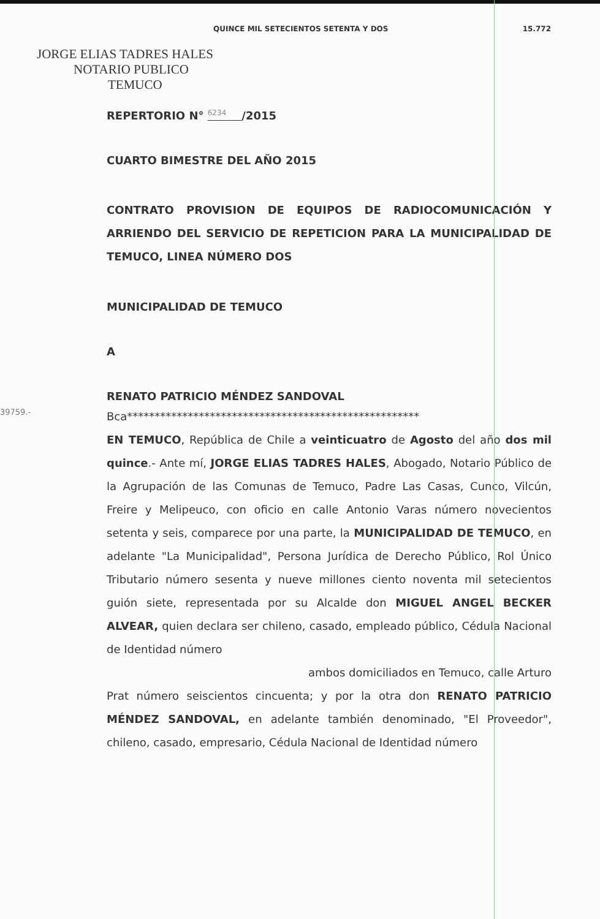QUINCE MIL SETECIENTOS SETENTA Y DOS 15.772
JORGE ELIAS TADRES HALES
NOTARIO PUBLICO
TEMUCO
REPERTORIO N° <sup>6234</sup> /2015
CUARTO BIMESTRE DEL AÑO 2015
CONTRATO PROVISION DE EQUIPOS DE RADIOCOMUNICACIÓN Y ARRIENDO DEL SERVICIO DE REPETICION PARA LA MUNICIPALIDAD DE TEMUCO, LINEA NÚMERO DOS
MUNICIPALIDAD DE TEMUCO
A
RENATO PATRICIO MÉNDEZ SANDOVAL
Bca*****************************************************
EN TEMUCO, República de Chile a veinticuatro de Agosto del año dos mil quince.- Ante mí, JORGE ELIAS TADRES HALES, Abogado, Notario Público de la Agrupación de las Comunas de Temuco, Padre Las Casas, Cunco, Vilcún, Freire y Melipeuco, con oficio en calle Antonio Varas número novecientos setenta y seis, comparece por una parte, la MUNICIPALIDAD DE TEMUCO, en adelante "La Municipalidad", Persona Jurídica de Derecho Público, Rol Único Tributario número sesenta y nueve millones ciento noventa mil setecientos guión siete, representada por su Alcalde don MIGUEL ANGEL BECKER ALVEAR, quien declara ser chileno, casado, empleado público, Cédula Nacional de Identidad número
ambos domiciliados en Temuco, calle Arturo
Prat número seiscientos cincuenta; y por la otra don RENATO PATRICIO MÉNDEZ SANDOVAL, en adelante también denominado, "El Proveedor", chileno, casado, empresario, Cédula Nacional de Identidad número
39759.-